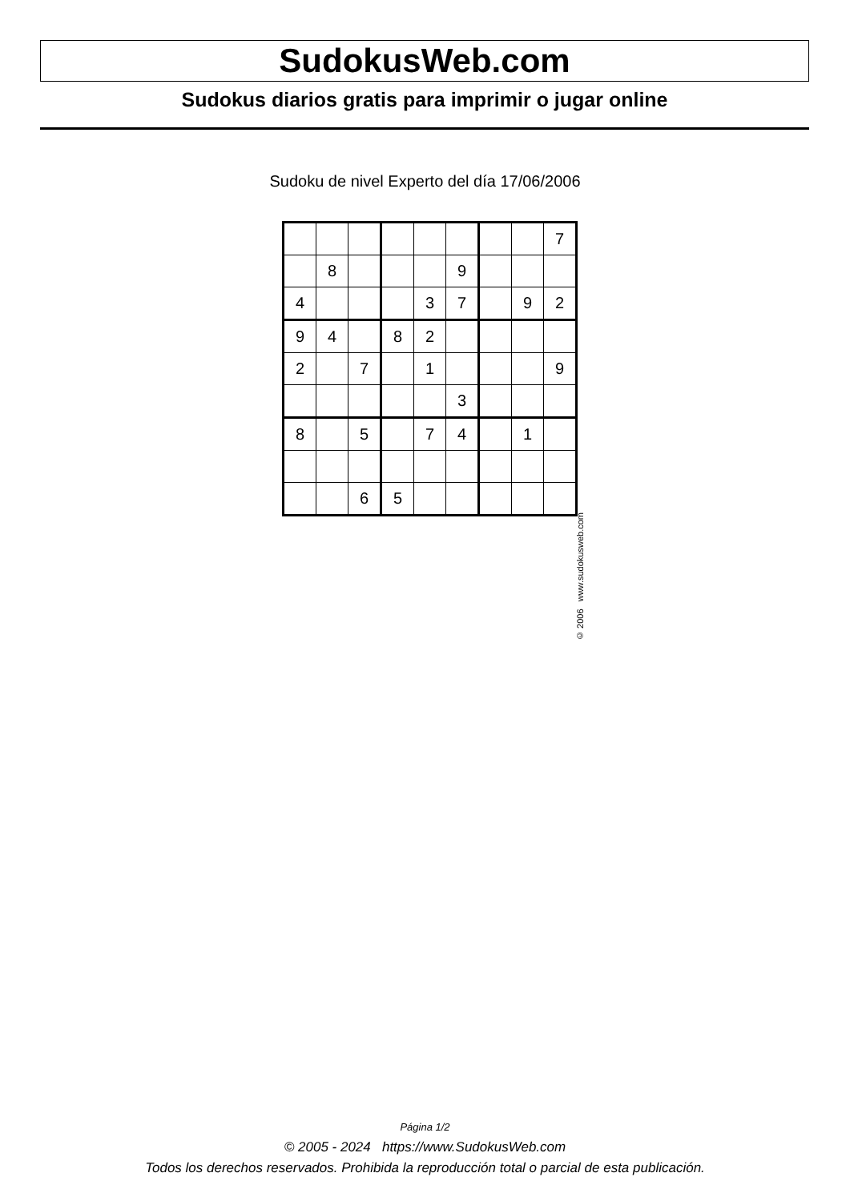SudokusWeb.com
Sudokus diarios gratis para imprimir o jugar online
Sudoku de nivel Experto del día 17/06/2006
| | | | | | | | | 7 |
| | 8 | | | | 9 | | | |
| 4 | | | | 3 | 7 | | 9 | 2 |
| 9 | 4 | | 8 | 2 | | | | |
| 2 | | 7 | | 1 | | | | 9 |
| | | | | | 3 | | | |
| 8 | | 5 | | 7 | 4 | | 1 | |
| | | 6 | 5 | | | | | |
© 2006 www.sudokusweb.com
Página 1/2
© 2005 - 2024 https://www.SudokusWeb.com
Todos los derechos reservados. Prohibida la reproducción total o parcial de esta publicación.